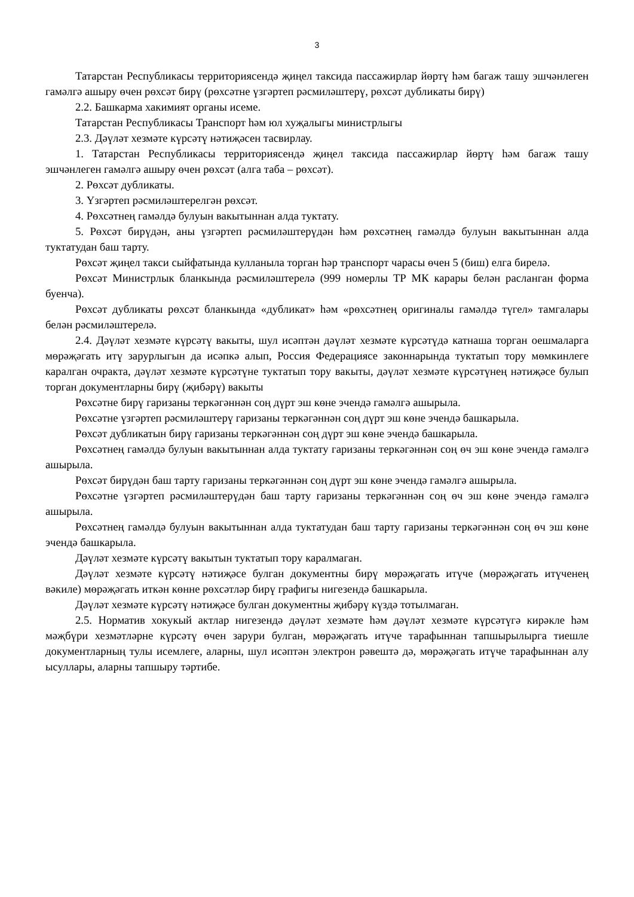3
Татарстан Республикасы территориясендә җиңел таксида пассажирлар йөртү һәм багаж ташу эшчәнлеген гамәлгә ашыру өчен рөхсәт бирү (рөхсәтне үзгәртеп рәсмиләштерү, рөхсәт дубликаты бирү)
2.2. Башкарма хакимият органы исеме.
Татарстан Республикасы Транспорт һәм юл хуҗалыгы министрлыгы
2.3. Дәүләт хезмәте күрсәтү нәтиҗәсен тасвирлау.
1. Татарстан Республикасы территориясендә җиңел таксида пассажирлар йөртү һәм багаж ташу эшчәнлеген гамәлгә ашыру өчен рөхсәт (алга таба – рөхсәт).
2. Рөхсәт дубликаты.
3. Үзгәртеп рәсмиләштерелгән рөхсәт.
4. Рөхсәтнең гамәлдә булуын вакытыннан алда туктату.
5. Рөхсәт бирүдән, аны үзгәртеп рәсмиләштерүдән һәм рөхсәтнең гамәлдә булуын вакытыннан алда туктатудан баш тарту.
Рөхсәт җиңел такси сыйфатында кулланыла торган һәр транспорт чарасы өчен 5 (биш) елга бирелә.
Рөхсәт Министрлык бланкында рәсмиләштерелә (999 номерлы ТР МК карары белән расланган форма буенча).
Рөхсәт дубликаты рөхсәт бланкында «дубликат» һәм «рөхсәтнең оригиналы гамәлдә түгел» тамгалары белән рәсмиләштерелә.
2.4. Дәүләт хезмәте күрсәтү вакыты, шул исәптән дәүләт хезмәте күрсәтүдә катнаша торган оешмаларга мөрәҗәгать итү зарурлыгын да исәпкә алып, Россия Федерациясе законнарында туктатып тору мөмкинлеге каралган очракта, дәүләт хезмәте күрсәтүне туктатып тору вакыты, дәүләт хезмәте күрсәтүнең нәтиҗәсе булып торган документларны бирү (җибәрү) вакыты
Рөхсәтне бирү гаризаны теркәгәннән соң дүрт эш көне эчендә гамәлгә ашырыла.
Рөхсәтне үзгәртеп рәсмиләштерү гаризаны теркәгәннән соң дүрт эш көне эчендә башкарыла.
Рөхсәт дубликатын бирү гаризаны теркәгәннән соң дүрт эш көне эчендә башкарыла.
Рөхсәтнең гамәлдә булуын вакытыннан алда туктату гаризаны теркәгәннән соң өч эш көне эчендә гамәлгә ашырыла.
Рөхсәт бирүдән баш тарту гаризаны теркәгәннән соң дүрт эш көне эчендә гамәлгә ашырыла.
Рөхсәтне үзгәртеп рәсмиләштерүдән баш тарту гаризаны теркәгәннән соң өч эш көне эчендә гамәлгә ашырыла.
Рөхсәтнең гамәлдә булуын вакытыннан алда туктатудан баш тарту гаризаны теркәгәннән соң өч эш көне эчендә башкарыла.
Дәүләт хезмәте күрсәтү вакытын туктатып тору каралмаган.
Дәүләт хезмәте күрсәтү нәтиҗәсе булган документны бирү мөрәҗәгать итүче (мөрәҗәгать итүченең вәкиле) мөрәҗәгать иткән көнне рөхсәтләр бирү графигы нигезендә башкарыла.
Дәүләт хезмәте күрсәтү нәтиҗәсе булган документны җибәрү күздә тотылмаган.
2.5. Норматив хокукый актлар нигезендә дәүләт хезмәте һәм дәүләт хезмәте күрсәтүгә кирәкле һәм мәҗбүри хезмәтләрне күрсәтү өчен зарури булган, мөрәҗәгать итүче тарафыннан тапшырылырга тиешле документларның тулы исемлеге, аларны, шул исәптән электрон рәвештә дә, мөрәҗәгать итүче тарафыннан алу ысуллары, аларны тапшыру тәртибе.